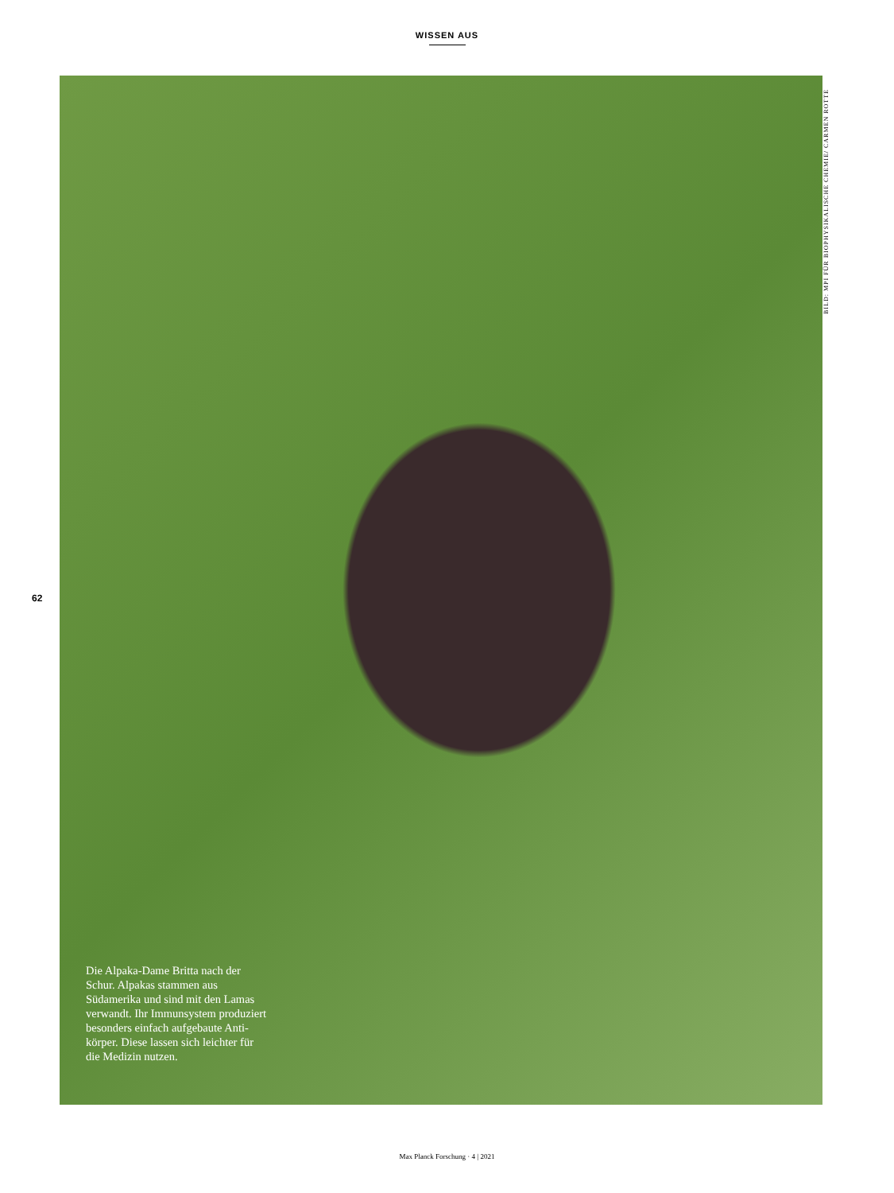WISSEN AUS
62
Die Alpaka-Dame Britta nach der Schur. Alpakas stammen aus Südamerika und sind mit den Lamas verwandt. Ihr Immun­system produziert besonders einfach aufgebaute Anti­körper. Diese lassen sich leichter für die Medizin nutzen.
BILD: MPI FÜR BIOPHYSIKALISCHE CHEMIE/ CARMEN ROTTE
Max Planck Forschung · 4 | 2021